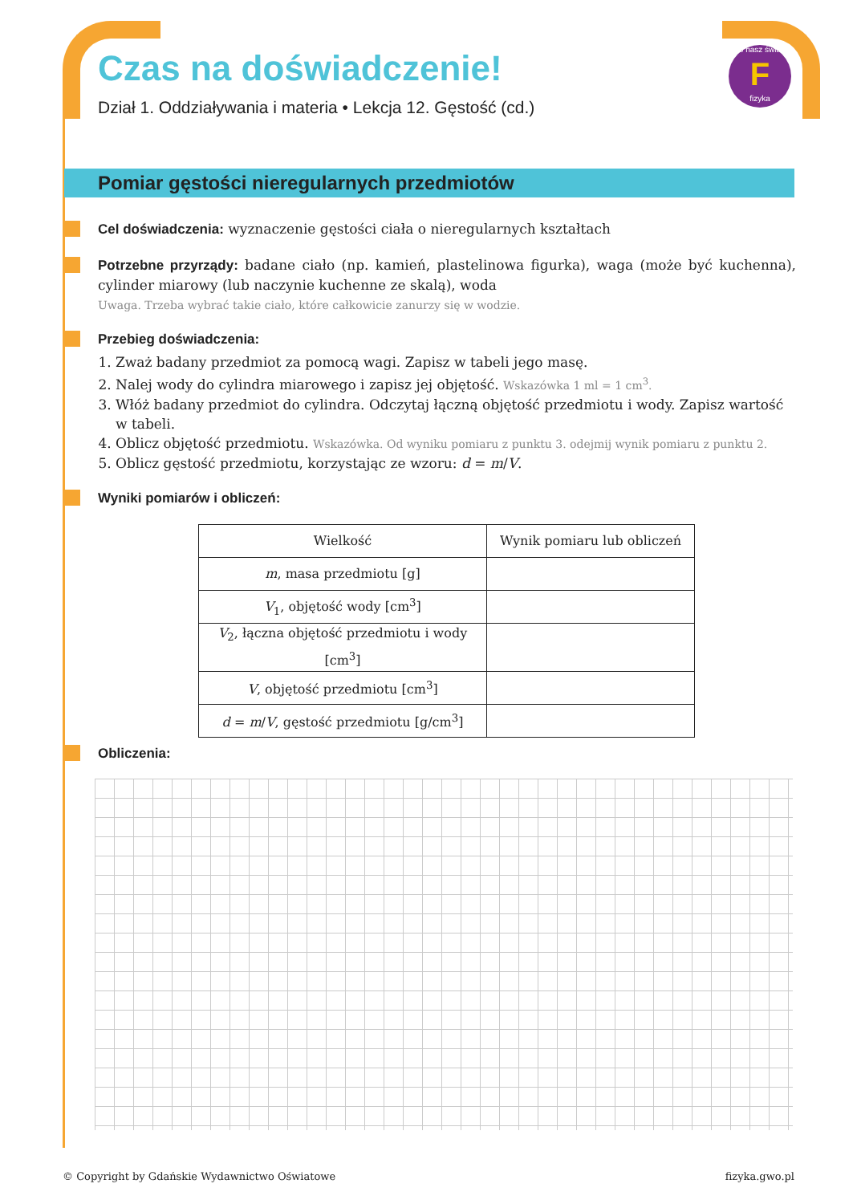to nasz świat
F
fizyka
Czas na doświadczenie!
Dział 1. Oddziaływania i materia • Lekcja 12. Gęstość (cd.)
Pomiar gęstości nieregularnych przedmiotów
Cel doświadczenia: wyznaczenie gęstości ciała o nieregularnych kształtach
Potrzebne przyrządy: badane ciało (np. kamień, plastelinowa figurka), waga (może być kuchenna), cylinder miarowy (lub naczynie kuchenne ze skalą), woda
Uwaga. Trzeba wybrać takie ciało, które całkowicie zanurzy się w wodzie.
Przebieg doświadczenia:
1. Zważ badany przedmiot za pomocą wagi. Zapisz w tabeli jego masę.
2. Nalej wody do cylindra miarowego i zapisz jej objętość. Wskazówka 1 ml = 1 cm<sup>3</sup>.
3. Włóż badany przedmiot do cylindra. Odczytaj łączną objętość przedmiotu i wody. Zapisz wartość w tabeli.
4. Oblicz objętość przedmiotu. Wskazówka. Od wyniku pomiaru z punktu 3. odejmij wynik pomiaru z punktu 2.
5. Oblicz gęstość przedmiotu, korzystając ze wzoru: d = m/V.
Wyniki pomiarów i obliczeń:
| Wielkość | Wynik pomiaru lub obliczeń |
| --- | --- |
| m , masa przedmiotu [g] | |
| V<sub>1</sub>, objętość wody [cm<sup>3</sup>] | |
| V<sub>2</sub>, łączna objętość przedmiotu i wody [cm<sup>3</sup>] | |
| V , objętość przedmiotu [cm<sup>3</sup>] | |
| d = m / V , gęstość przedmiotu [g/cm<sup>3</sup>] | |
Obliczenia:
© Copyright by Gdańskie Wydawnictwo Oświatowe fizyka.gwo.pl